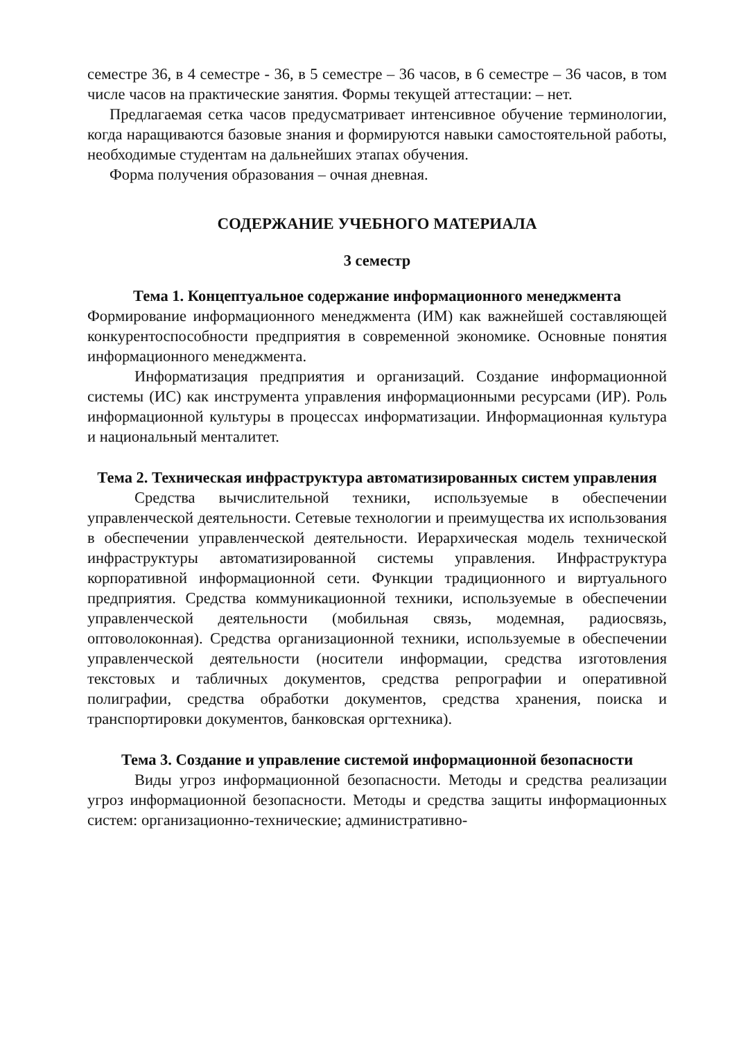семестре 36, в 4 семестре - 36, в 5 семестре – 36 часов, в 6 семестре – 36 часов, в том числе часов на практические занятия. Формы текущей аттестации: – нет.
Предлагаемая сетка часов предусматривает интенсивное обучение терминологии, когда наращиваются базовые знания и формируются навыки самостоятельной работы, необходимые студентам на дальнейших этапах обучения.
Форма получения образования – очная дневная.
СОДЕРЖАНИЕ УЧЕБНОГО МАТЕРИАЛА
3 семестр
Тема 1. Концептуальное содержание информационного менеджмента
Формирование информационного менеджмента (ИМ) как важнейшей составляющей конкурентоспособности предприятия в современной экономике. Основные понятия информационного менеджмента.
Информатизация предприятия и организаций. Создание информационной системы (ИС) как инструмента управления информационными ресурсами (ИР). Роль информационной культуры в процессах информатизации. Информационная культура и национальный менталитет.
Тема 2. Техническая инфраструктура автоматизированных систем управления
Средства вычислительной техники, используемые в обеспечении управленческой деятельности. Сетевые технологии и преимущества их использования в обеспечении управленческой деятельности. Иерархическая модель технической инфраструктуры автоматизированной системы управления. Инфраструктура корпоративной информационной сети. Функции традиционного и виртуального предприятия. Средства коммуникационной техники, используемые в обеспечении управленческой деятельности (мобильная связь, модемная, радиосвязь, оптоволоконная). Средства организационной техники, используемые в обеспечении управленческой деятельности (носители информации, средства изготовления текстовых и табличных документов, средства репрографии и оперативной полиграфии, средства обработки документов, средства хранения, поиска и транспортировки документов, банковская оргтехника).
Тема 3. Создание и управление системой информационной безопасности
Виды угроз информационной безопасности. Методы и средства реализации угроз информационной безопасности. Методы и средства защиты информационных систем: организационно-технические; административно-